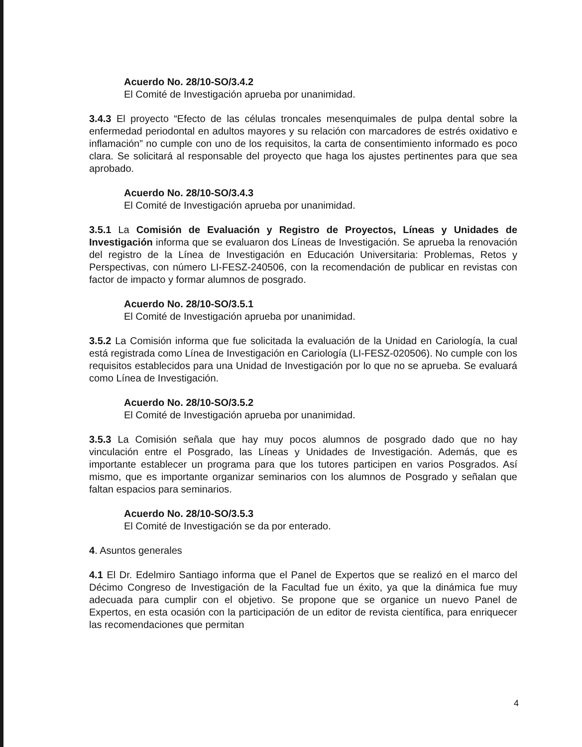Acuerdo No. 28/10-SO/3.4.2
El Comité de Investigación aprueba por unanimidad.
3.4.3 El proyecto “Efecto de las células troncales mesenquimales de pulpa dental sobre la enfermedad periodontal en adultos mayores y su relación con marcadores de estrés oxidativo e inflamación” no cumple con uno de los requisitos, la carta de consentimiento informado es poco clara. Se solicitará al responsable del proyecto que haga los ajustes pertinentes para que sea aprobado.
Acuerdo No. 28/10-SO/3.4.3
El Comité de Investigación aprueba por unanimidad.
3.5.1 La Comisión de Evaluación y Registro de Proyectos, Líneas y Unidades de Investigación informa que se evaluaron dos Líneas de Investigación. Se aprueba la renovación del registro de la Línea de Investigación en Educación Universitaria: Problemas, Retos y Perspectivas, con número LI-FESZ-240506, con la recomendación de publicar en revistas con factor de impacto y formar alumnos de posgrado.
Acuerdo No. 28/10-SO/3.5.1
El Comité de Investigación aprueba por unanimidad.
3.5.2 La Comisión informa que fue solicitada la evaluación de la Unidad en Cariología, la cual está registrada como Línea de Investigación en Cariología (LI-FESZ-020506). No cumple con los requisitos establecidos para una Unidad de Investigación por lo que no se aprueba. Se evaluará como Línea de Investigación.
Acuerdo No. 28/10-SO/3.5.2
El Comité de Investigación aprueba por unanimidad.
3.5.3 La Comisión señala que hay muy pocos alumnos de posgrado dado que no hay vinculación entre el Posgrado, las Líneas y Unidades de Investigación. Además, que es importante establecer un programa para que los tutores participen en varios Posgrados. Así mismo, que es importante organizar seminarios con los alumnos de Posgrado y señalan que faltan espacios para seminarios.
Acuerdo No. 28/10-SO/3.5.3
El Comité de Investigación se da por enterado.
4. Asuntos generales
4.1 El Dr. Edelmiro Santiago informa que el Panel de Expertos que se realizó en el marco del Décimo Congreso de Investigación de la Facultad fue un éxito, ya que la dinámica fue muy adecuada para cumplir con el objetivo. Se propone que se organice un nuevo Panel de Expertos, en esta ocasión con la participación de un editor de revista científica, para enriquecer las recomendaciones que permitan
4